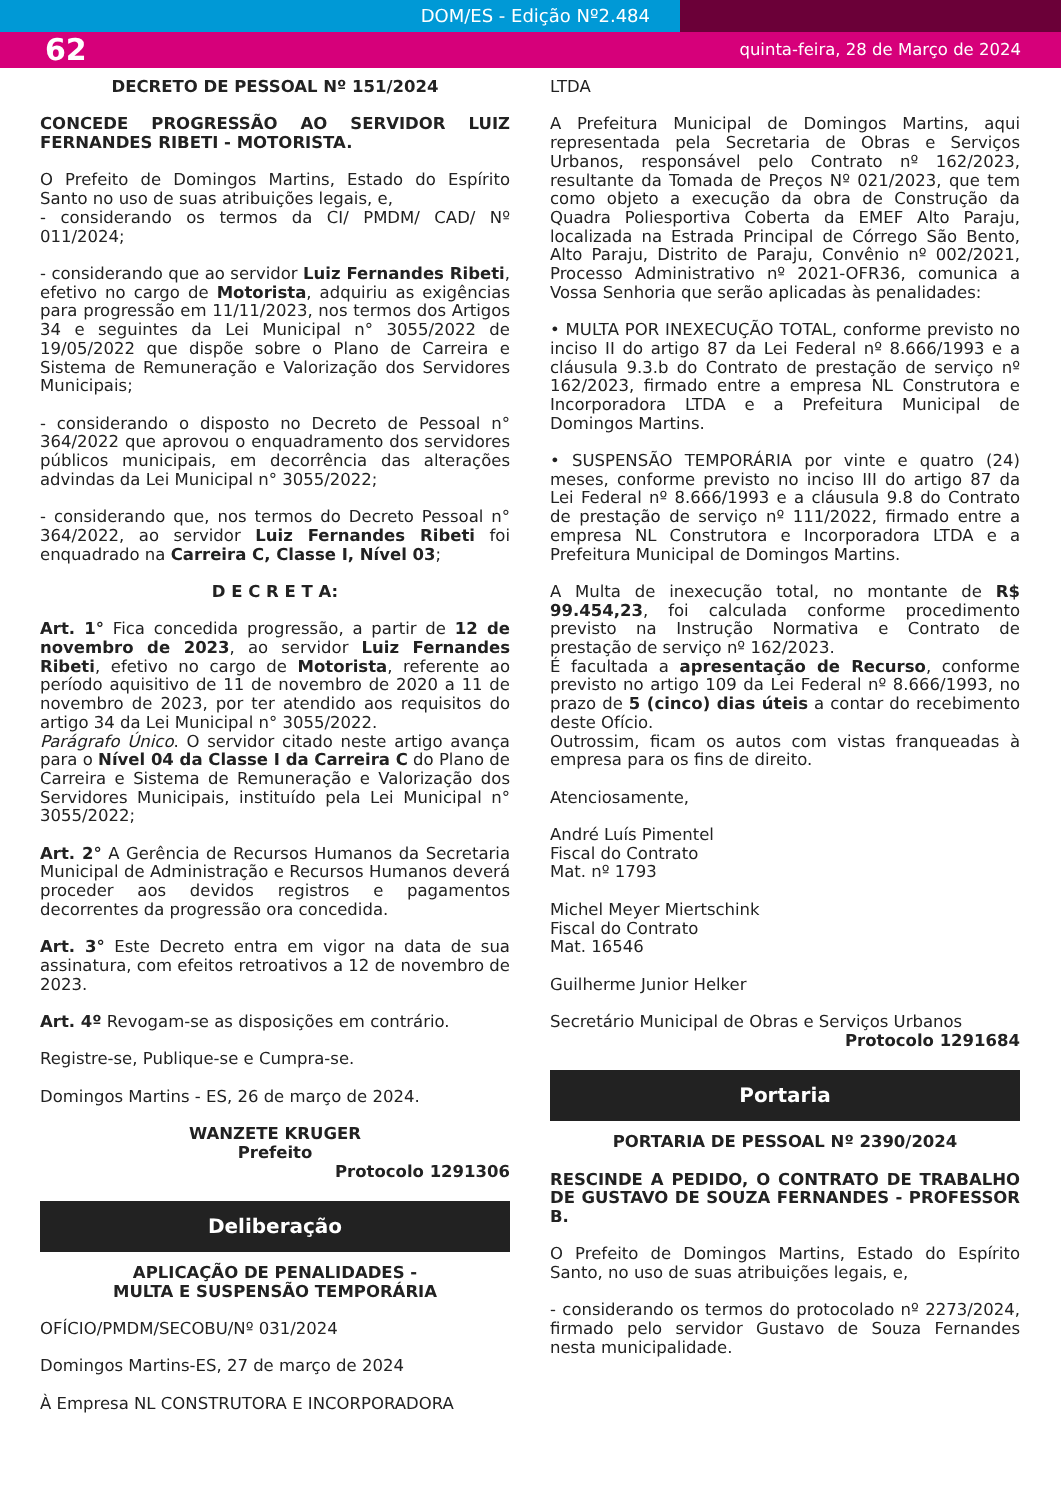DOM/ES - Edição Nº2.484
62 quinta-feira, 28 de Março de 2024
DECRETO DE PESSOAL Nº 151/2024
CONCEDE PROGRESSÃO AO SERVIDOR LUIZ FERNANDES RIBETI - MOTORISTA.
O Prefeito de Domingos Martins, Estado do Espírito Santo no uso de suas atribuições legais, e,
- considerando os termos da CI/ PMDM/ CAD/ Nº 011/2024;
- considerando que ao servidor Luiz Fernandes Ribeti, efetivo no cargo de Motorista, adquiriu as exigências para progressão em 11/11/2023, nos termos dos Artigos 34 e seguintes da Lei Municipal n° 3055/2022 de 19/05/2022 que dispõe sobre o Plano de Carreira e Sistema de Remuneração e Valorização dos Servidores Municipais;
- considerando o disposto no Decreto de Pessoal n° 364/2022 que aprovou o enquadramento dos servidores públicos municipais, em decorrência das alterações advindas da Lei Municipal n° 3055/2022;
- considerando que, nos termos do Decreto Pessoal n° 364/2022, ao servidor Luiz Fernandes Ribeti foi enquadrado na Carreira C, Classe I, Nível 03;
D E C R E T A:
Art. 1° Fica concedida progressão, a partir de 12 de novembro de 2023, ao servidor Luiz Fernandes Ribeti, efetivo no cargo de Motorista, referente ao período aquisitivo de 11 de novembro de 2020 a 11 de novembro de 2023, por ter atendido aos requisitos do artigo 34 da Lei Municipal n° 3055/2022.
Parágrafo Único. O servidor citado neste artigo avança para o Nível 04 da Classe I da Carreira C do Plano de Carreira e Sistema de Remuneração e Valorização dos Servidores Municipais, instituído pela Lei Municipal n° 3055/2022;
Art. 2° A Gerência de Recursos Humanos da Secretaria Municipal de Administração e Recursos Humanos deverá proceder aos devidos registros e pagamentos decorrentes da progressão ora concedida.
Art. 3° Este Decreto entra em vigor na data de sua assinatura, com efeitos retroativos a 12 de novembro de 2023.
Art. 4º Revogam-se as disposições em contrário.
Registre-se, Publique-se e Cumpra-se.
Domingos Martins - ES, 26 de março de 2024.
WANZETE KRUGER
Prefeito
Protocolo 1291306
Deliberação
APLICAÇÃO DE PENALIDADES -
MULTA E SUSPENSÃO TEMPORÁRIA
OFÍCIO/PMDM/SECOBU/Nº 031/2024
Domingos Martins-ES, 27 de março de 2024
À Empresa NL CONSTRUTORA E INCORPORADORA
LTDA
A Prefeitura Municipal de Domingos Martins, aqui representada pela Secretaria de Obras e Serviços Urbanos, responsável pelo Contrato nº 162/2023, resultante da Tomada de Preços Nº 021/2023, que tem como objeto a execução da obra de Construção da Quadra Poliesportiva Coberta da EMEF Alto Paraju, localizada na Estrada Principal de Córrego São Bento, Alto Paraju, Distrito de Paraju, Convênio nº 002/2021, Processo Administrativo nº 2021-OFR36, comunica a Vossa Senhoria que serão aplicadas às penalidades:
• MULTA POR INEXECUÇÃO TOTAL, conforme previsto no inciso II do artigo 87 da Lei Federal nº 8.666/1993 e a cláusula 9.3.b do Contrato de prestação de serviço nº 162/2023, firmado entre a empresa NL Construtora e Incorporadora LTDA e a Prefeitura Municipal de Domingos Martins.
• SUSPENSÃO TEMPORÁRIA por vinte e quatro (24) meses, conforme previsto no inciso III do artigo 87 da Lei Federal nº 8.666/1993 e a cláusula 9.8 do Contrato de prestação de serviço nº 111/2022, firmado entre a empresa NL Construtora e Incorporadora LTDA e a Prefeitura Municipal de Domingos Martins.
A Multa de inexecução total, no montante de R$ 99.454,23, foi calculada conforme procedimento previsto na Instrução Normativa e Contrato de prestação de serviço nº 162/2023.
É facultada a apresentação de Recurso, conforme previsto no artigo 109 da Lei Federal nº 8.666/1993, no prazo de 5 (cinco) dias úteis a contar do recebimento deste Ofício.
Outrossim, ficam os autos com vistas franqueadas à empresa para os fins de direito.
Atenciosamente,
André Luís Pimentel
Fiscal do Contrato
Mat. nº 1793
Michel Meyer Miertschink
Fiscal do Contrato
Mat. 16546
Guilherme Junior Helker
Secretário Municipal de Obras e Serviços Urbanos
Protocolo 1291684
Portaria
PORTARIA DE PESSOAL Nº 2390/2024
RESCINDE A PEDIDO, O CONTRATO DE TRABALHO DE GUSTAVO DE SOUZA FERNANDES - PROFESSOR B.
O Prefeito de Domingos Martins, Estado do Espírito Santo, no uso de suas atribuições legais, e,
- considerando os termos do protocolado nº 2273/2024, firmado pelo servidor Gustavo de Souza Fernandes nesta municipalidade.